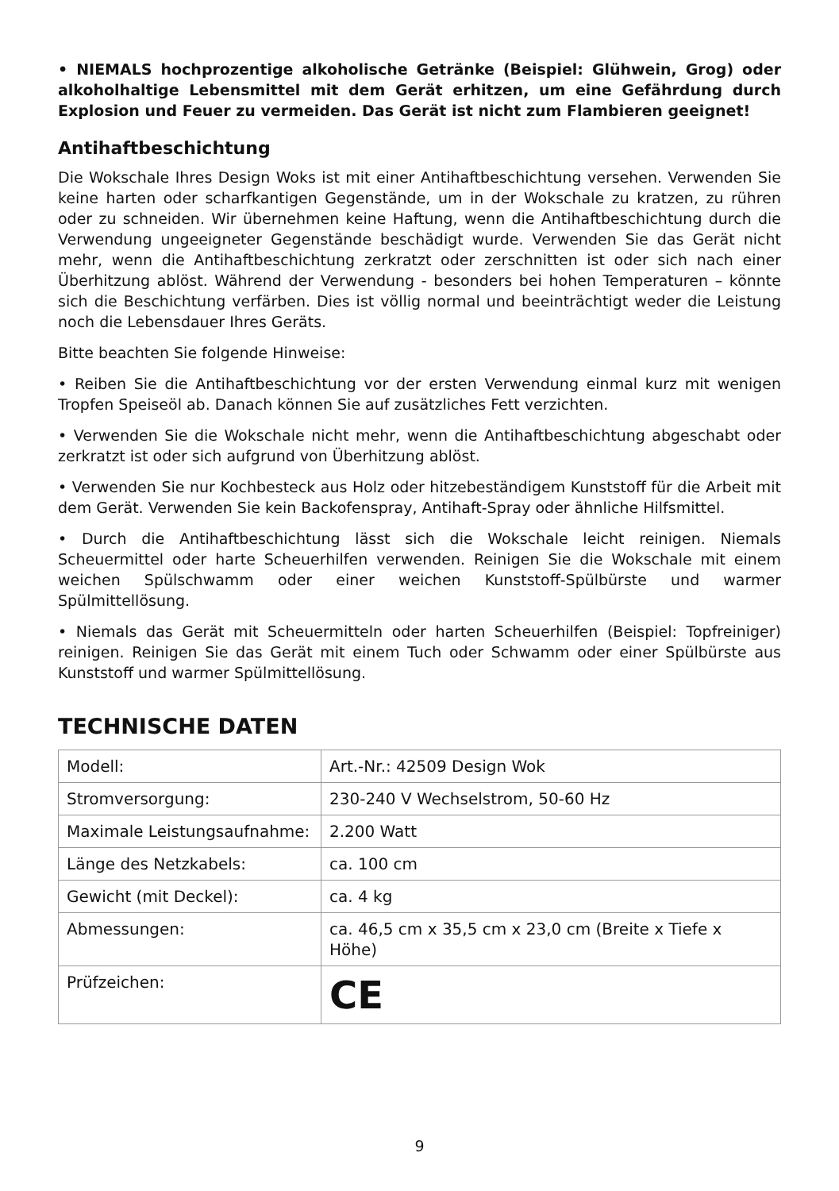• NIEMALS hochprozentige alkoholische Getränke (Beispiel: Glühwein, Grog) oder alkoholhaltige Lebensmittel mit dem Gerät erhitzen, um eine Gefährdung durch Explosion und Feuer zu vermeiden. Das Gerät ist nicht zum Flambieren geeignet!
Antihaftbeschichtung
Die Wokschale Ihres Design Woks ist mit einer Antihaftbeschichtung versehen. Verwenden Sie keine harten oder scharfkantigen Gegenstände, um in der Wokschale zu kratzen, zu rühren oder zu schneiden. Wir übernehmen keine Haftung, wenn die Antihaftbeschichtung durch die Verwendung ungeeigneter Gegenstände beschädigt wurde. Verwenden Sie das Gerät nicht mehr, wenn die Antihaftbeschichtung zerkratzt oder zerschnitten ist oder sich nach einer Überhitzung ablöst. Während der Verwendung - besonders bei hohen Temperaturen – könnte sich die Beschichtung verfärben. Dies ist völlig normal und beeinträchtigt weder die Leistung noch die Lebensdauer Ihres Geräts.
Bitte beachten Sie folgende Hinweise:
• Reiben Sie die Antihaftbeschichtung vor der ersten Verwendung einmal kurz mit wenigen Tropfen Speiseöl ab. Danach können Sie auf zusätzliches Fett verzichten.
• Verwenden Sie die Wokschale nicht mehr, wenn die Antihaftbeschichtung abgeschabt oder zerkratzt ist oder sich aufgrund von Überhitzung ablöst.
• Verwenden Sie nur Kochbesteck aus Holz oder hitzebeständigem Kunststoff für die Arbeit mit dem Gerät. Verwenden Sie kein Backofenspray, Antihaft-Spray oder ähnliche Hilfsmittel.
• Durch die Antihaftbeschichtung lässt sich die Wokschale leicht reinigen. Niemals Scheuermittel oder harte Scheuerhilfen verwenden. Reinigen Sie die Wokschale mit einem weichen Spülschwamm oder einer weichen Kunststoff-Spülbürste und warmer Spülmittellösung.
• Niemals das Gerät mit Scheuermitteln oder harten Scheuerhilfen (Beispiel: Topfreiniger) reinigen. Reinigen Sie das Gerät mit einem Tuch oder Schwamm oder einer Spülbürste aus Kunststoff und warmer Spülmittellösung.
TECHNISCHE DATEN
| Modell: | Art.-Nr.: 42509 Design Wok |
| Stromversorgung: | 230-240 V Wechselstrom, 50-60 Hz |
| Maximale Leistungsaufnahme: | 2.200 Watt |
| Länge des Netzkabels: | ca. 100 cm |
| Gewicht (mit Deckel): | ca. 4 kg |
| Abmessungen: | ca. 46,5 cm x 35,5 cm x 23,0 cm (Breite x Tiefe x Höhe) |
| Prüfzeichen: | CE |
9